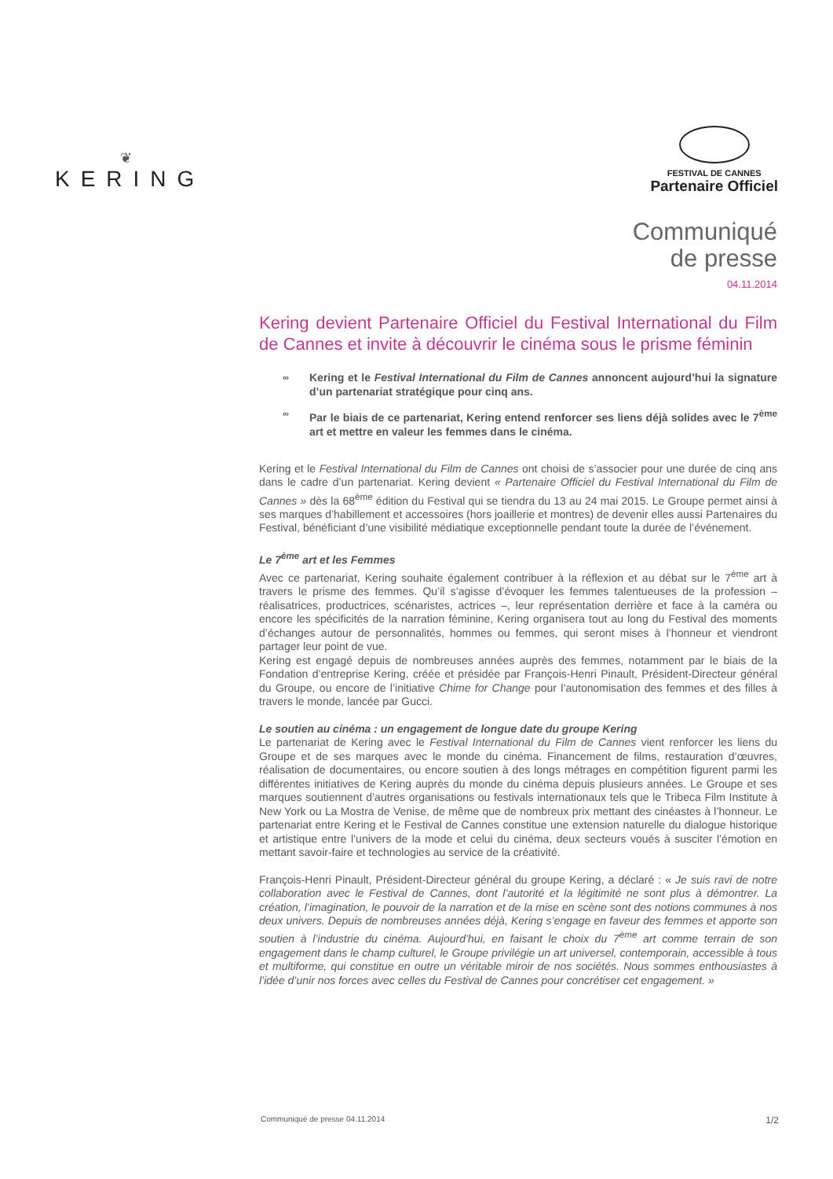❦
KERING
FESTIVAL DE CANNES
Partenaire Officiel
Communiqué
de presse
04.11.2014
Kering devient Partenaire Officiel du Festival International du Film de Cannes et invite à découvrir le cinéma sous le prisme féminin
∞ Kering et le Festival International du Film de Cannes annoncent aujourd’hui la signature d’un partenariat stratégique pour cinq ans.
∞ Par le biais de ce partenariat, Kering entend renforcer ses liens déjà solides avec le 7<sup>ème</sup> art et mettre en valeur les femmes dans le cinéma.
Kering et le Festival International du Film de Cannes ont choisi de s’associer pour une durée de cinq ans dans le cadre d’un partenariat. Kering devient « Partenaire Officiel du Festival International du Film de Cannes » dès la 68<sup>ème</sup> édition du Festival qui se tiendra du 13 au 24 mai 2015. Le Groupe permet ainsi à ses marques d’habillement et accessoires (hors joaillerie et montres) de devenir elles aussi Partenaires du Festival, bénéficiant d’une visibilité médiatique exceptionnelle pendant toute la durée de l’événement.
Le 7<sup>ème</sup> art et les Femmes
Avec ce partenariat, Kering souhaite également contribuer à la réflexion et au débat sur le 7<sup>ème</sup> art à travers le prisme des femmes. Qu’il s’agisse d’évoquer les femmes talentueuses de la profession – réalisatrices, productrices, scénaristes, actrices –, leur représentation derrière et face à la caméra ou encore les spécificités de la narration féminine, Kering organisera tout au long du Festival des moments d’échanges autour de personnalités, hommes ou femmes, qui seront mises à l’honneur et viendront partager leur point de vue.
Kering est engagé depuis de nombreuses années auprès des femmes, notamment par le biais de la Fondation d’entreprise Kering, créée et présidée par François-Henri Pinault, Président-Directeur général du Groupe, ou encore de l’initiative Chime for Change pour l’autonomisation des femmes et des filles à travers le monde, lancée par Gucci.
Le soutien au cinéma : un engagement de longue date du groupe Kering
Le partenariat de Kering avec le Festival International du Film de Cannes vient renforcer les liens du Groupe et de ses marques avec le monde du cinéma. Financement de films, restauration d’œuvres, réalisation de documentaires, ou encore soutien à des longs métrages en compétition figurent parmi les différentes initiatives de Kering auprès du monde du cinéma depuis plusieurs années. Le Groupe et ses marques soutiennent d’autres organisations ou festivals internationaux tels que le Tribeca Film Institute à New York ou La Mostra de Venise, de même que de nombreux prix mettant des cinéastes à l’honneur. Le partenariat entre Kering et le Festival de Cannes constitue une extension naturelle du dialogue historique et artistique entre l’univers de la mode et celui du cinéma, deux secteurs voués à susciter l’émotion en mettant savoir-faire et technologies au service de la créativité.
François-Henri Pinault, Président-Directeur général du groupe Kering, a déclaré : « Je suis ravi de notre collaboration avec le Festival de Cannes, dont l’autorité et la légitimité ne sont plus à démontrer. La création, l’imagination, le pouvoir de la narration et de la mise en scène sont des notions communes à nos deux univers. Depuis de nombreuses années déjà, Kering s’engage en faveur des femmes et apporte son soutien à l’industrie du cinéma. Aujourd’hui, en faisant le choix du 7<sup>ème</sup> art comme terrain de son engagement dans le champ culturel, le Groupe privilégie un art universel, contemporain, accessible à tous et multiforme, qui constitue en outre un véritable miroir de nos sociétés. Nous sommes enthousiastes à l’idée d’unir nos forces avec celles du Festival de Cannes pour concrétiser cet engagement. »
Communiqué de presse 04.11.2014 1/2